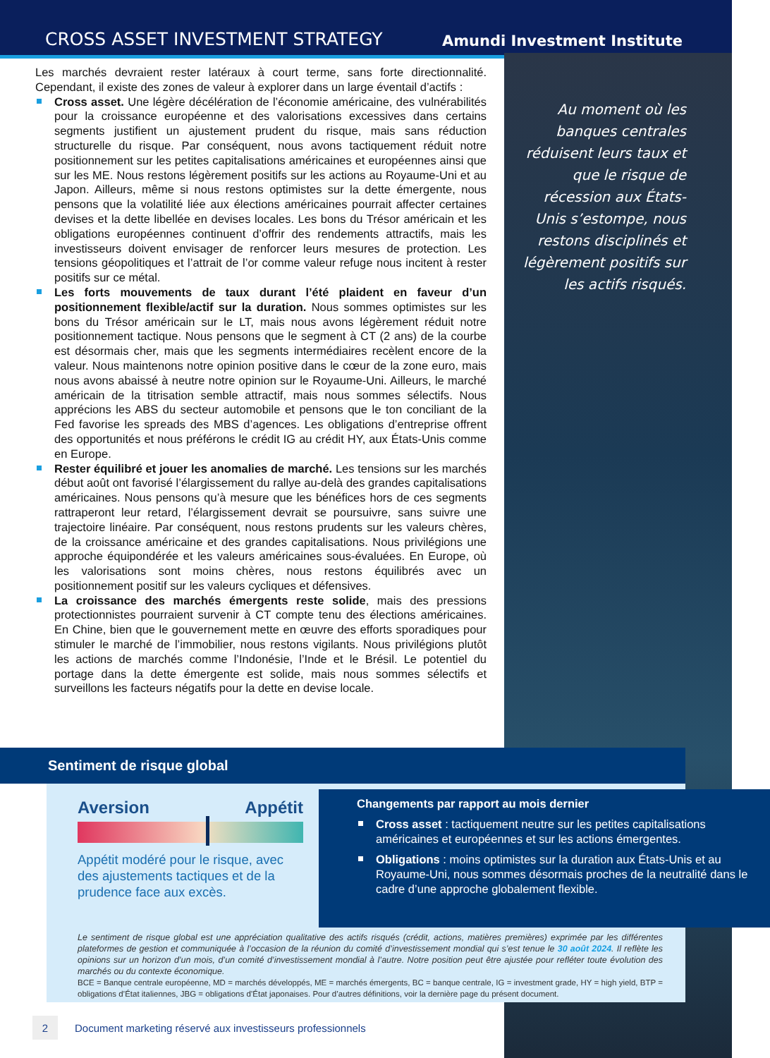CROSS ASSET INVESTMENT STRATEGY Amundi Investment Institute
Au moment où les banques centrales réduisent leurs taux et que le risque de récession aux États-Unis s’estompe, nous restons disciplinés et légèrement positifs sur les actifs risqués.
Les marchés devraient rester latéraux à court terme, sans forte directionnalité. Cependant, il existe des zones de valeur à explorer dans un large éventail d’actifs :
Cross asset. Une légère décélération de l’économie américaine, des vulnérabilités pour la croissance européenne et des valorisations excessives dans certains segments justifient un ajustement prudent du risque, mais sans réduction structurelle du risque. Par conséquent, nous avons tactiquement réduit notre positionnement sur les petites capitalisations américaines et européennes ainsi que sur les ME. Nous restons légèrement positifs sur les actions au Royaume-Uni et au Japon. Ailleurs, même si nous restons optimistes sur la dette émergente, nous pensons que la volatilité liée aux élections américaines pourrait affecter certaines devises et la dette libellée en devises locales. Les bons du Trésor américain et les obligations européennes continuent d’offrir des rendements attractifs, mais les investisseurs doivent envisager de renforcer leurs mesures de protection. Les tensions géopolitiques et l’attrait de l’or comme valeur refuge nous incitent à rester positifs sur ce métal.
Les forts mouvements de taux durant l’été plaident en faveur d’un positionnement flexible/actif sur la duration. Nous sommes optimistes sur les bons du Trésor américain sur le LT, mais nous avons légèrement réduit notre positionnement tactique. Nous pensons que le segment à CT (2 ans) de la courbe est désormais cher, mais que les segments intermédiaires recèlent encore de la valeur. Nous maintenons notre opinion positive dans le cœur de la zone euro, mais nous avons abaissé à neutre notre opinion sur le Royaume-Uni. Ailleurs, le marché américain de la titrisation semble attractif, mais nous sommes sélectifs. Nous apprécions les ABS du secteur automobile et pensons que le ton conciliant de la Fed favorise les spreads des MBS d’agences. Les obligations d’entreprise offrent des opportunités et nous préférons le crédit IG au crédit HY, aux États-Unis comme en Europe.
Rester équilibré et jouer les anomalies de marché. Les tensions sur les marchés début août ont favorisé l’élargissement du rallye au-delà des grandes capitalisations américaines. Nous pensons qu’à mesure que les bénéfices hors de ces segments rattraperont leur retard, l’élargissement devrait se poursuivre, sans suivre une trajectoire linéaire. Par conséquent, nous restons prudents sur les valeurs chères, de la croissance américaine et des grandes capitalisations. Nous privilégions une approche équipondérée et les valeurs américaines sous-évaluées. En Europe, où les valorisations sont moins chères, nous restons équilibrés avec un positionnement positif sur les valeurs cycliques et défensives.
La croissance des marchés émergents reste solide, mais des pressions protectionnistes pourraient survenir à CT compte tenu des élections américaines. En Chine, bien que le gouvernement mette en œuvre des efforts sporadiques pour stimuler le marché de l’immobilier, nous restons vigilants. Nous privilégions plutôt les actions de marchés comme l’Indonésie, l’Inde et le Brésil. Le potentiel du portage dans la dette émergente est solide, mais nous sommes sélectifs et surveillons les facteurs négatifs pour la dette en devise locale.
Sentiment de risque global
Aversion Appétit
Appétit modéré pour le risque, avec des ajustements tactiques et de la prudence face aux excès.
Changements par rapport au mois dernier
Cross asset : tactiquement neutre sur les petites capitalisations américaines et européennes et sur les actions émergentes.
Obligations : moins optimistes sur la duration aux États-Unis et au Royaume-Uni, nous sommes désormais proches de la neutralité dans le cadre d’une approche globalement flexible.
Le sentiment de risque global est une appréciation qualitative des actifs risqués (crédit, actions, matières premières) exprimée par les différentes plateformes de gestion et communiquée à l’occasion de la réunion du comité d’investissement mondial qui s’est tenue le 30 août 2024. Il reflète les opinions sur un horizon d’un mois, d’un comité d’investissement mondial à l’autre. Notre position peut être ajustée pour refléter toute évolution des marchés ou du contexte économique.
BCE = Banque centrale européenne, MD = marchés développés, ME = marchés émergents, BC = banque centrale, IG = investment grade, HY = high yield, BTP = obligations d’État italiennes, JBG = obligations d’État japonaises. Pour d’autres définitions, voir la dernière page du présent document.
2 Document marketing réservé aux investisseurs professionnels